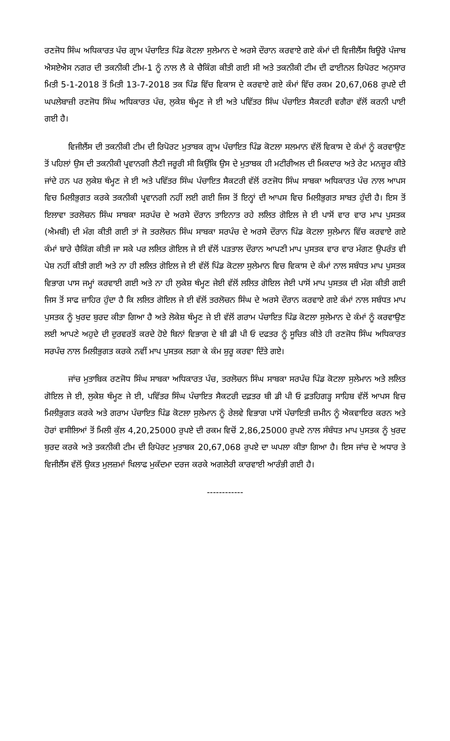ਰਣਜੋਧ ਸਿੰਘ ਅਧਿਕਾਰਤ ਪੰਚ ਗ੍ਰਾਮ ਪੰਚਾਇਤ ਪਿੰਡ ਕੋਟਲਾ ਸੁਲੇਮਾਨ ਦੇ ਅਰਸੇ ਦੌਰਾਨ ਕਰਵਾਏ ਗਏ ਕੰਮਾਂ ਦੀ ਵਿਜੀਲੈਂਸ ਬਿਊਰੋ ਪੰਜਾਬ ਐਸਏਐਸ ਨਗਰ ਦੀ ਤਕਨੀਕੀ ਟੀਮ-1 ਨੂੰ ਨਾਲ ਲੈ ਕੇ ਚੈਕਿੰਗ ਕੀਤੀ ਗਈ ਸੀ ਅਤੇ ਤਕਨੀਕੀ ਟੀਮ ਦੀ ਫਾਈਨਲ ਰਿਪੋਰਟ ਅਨੁਸਾਰ ਮਿਤੀ 5-1-2018 ਤੋਂ ਮਿਤੀ 13-7-2018 ਤਕ ਪਿੰਡ ਵਿੱਚ ਵਿਕਾਸ ਦੇ ਕਰਵਾਏ ਗਏ ਕੰਮਾਂ ਵਿੱਚ ਰਕਮ 20,67,068 ਰੁਪਏ ਦੀ ਘਪਲੇਬਾਜ਼ੀ ਰਣਜੋਧ ਸਿੰਘ ਅਧਿਕਾਰਤ ਪੰਚ, ਲੁਕੇਸ਼ ਥੰਮ੍ਹਣ ਜੇ ਈ ਅਤੇ ਪਵਿੱਤਰ ਸਿੰਘ ਪੰਚਾਇਤ ਸੈਕਟਰੀ ਵਗੈਰਾ ਵੱਲੋਂ ਕਰਨੀ ਪਾਈ ਗਈ ਹੈ।
ਵਿਜੀਲੈਂਸ ਦੀ ਤਕਨੀਕੀ ਟੀਮ ਦੀ ਰਿਪੋਰਟ ਮੁਤਾਬਕ ਗ੍ਰਾਮ ਪੰਚਾਇਤ ਪਿੰਡ ਕੋਟਲਾ ਸਲਮਾਨ ਵੱਲੋਂ ਵਿਕਾਸ ਦੇ ਕੰਮਾਂ ਨੂੰ ਕਰਵਾਉਣ ਤੋਂ ਪਹਿਲਾਂ ਉਸ ਦੀ ਤਕਨੀਕੀ ਪ੍ਰਵਾਨਗੀ ਲੈਣੀ ਜਰੂਰੀ ਸੀ ਕਿਉਂਕਿ ਉਸ ਦੇ ਮੁਤਾਬਕ ਹੀ ਮਟੀਰੀਅਲ ਦੀ ਮਿਕਦਾਰ ਅਤੇ ਰੇਟ ਮਨਜ਼ੂਰ ਕੀਤੇ ਜਾਂਦੇ ਹਨ ਪਰ ਲੁਕੇਸ਼ ਥੰਮ੍ਹਣ ਜੇ ਈ ਅਤੇ ਪਵਿੱਤਰ ਸਿੰਘ ਪੰਚਾਇਤ ਸੈਕਟਰੀ ਵੱਲੋਂ ਰਣਜੋਧ ਸਿੰਘ ਸਾਬਕਾ ਅਧਿਕਾਰਤ ਪੰਚ ਨਾਲ ਆਪਸ ਵਿਚ ਮਿਲੀਭੁਗਤ ਕਰਕੇ ਤਕਨੀਕੀ ਪ੍ਰਵਾਨਗੀ ਨਹੀਂ ਲਈ ਗਈ ਜਿਸ ਤੋਂ ਇਨ੍ਹਾਂ ਦੀ ਆਪਸ ਵਿਚ ਮਿਲੀਭੁਗਤ ਸਾਬਤ ਹੁੰਦੀ ਹੈ। ਇਸ ਤੋਂ ਇਲਾਵਾ ਤਰਲੋਚਨ ਸਿੰਘ ਸਾਬਕਾ ਸਰਪੰਚ ਦੇ ਅਰਸੇ ਦੌਰਾਨ ਤਾਇਨਾਤ ਰਹੇ ਲਲਿਤ ਗੋਇਲ ਜੇ ਈ ਪਾਸੋਂ ਵਾਰ ਵਾਰ ਮਾਪ ਪੁਸਤਕ (ਐਮਬੀ) ਦੀ ਮੰਗ ਕੀਤੀ ਗਈ ਤਾਂ ਜੋ ਤਰਲੋਚਨ ਸਿੰਘ ਸਾਬਕਾ ਸਰਪੰਚ ਦੇ ਅਰਸੇ ਦੌਰਾਨ ਪਿੰਡ ਕੋਟਲਾ ਸੁਲੇਮਾਨ ਵਿੱਚ ਕਰਵਾਏ ਗਏ ਕੰਮਾਂ ਬਾਰੇ ਚੈਕਿੰਗ ਕੀਤੀ ਜਾ ਸਕੇ ਪਰ ਲਲਿਤ ਗੋਇਲ ਜੇ ਈ ਵੱਲੋਂ ਪੜਤਾਲ ਦੌਰਾਨ ਆਪਣੀ ਮਾਪ ਪੁਸਤਕ ਵਾਰ ਵਾਰ ਮੰਗਣ ਉਪਰੰਤ ਵੀ ਪੇਸ਼ ਨਹੀਂ ਕੀਤੀ ਗਈ ਅਤੇ ਨਾ ਹੀ ਲਲਿਤ ਗੋਇਲ ਜੇ ਈ ਵੱਲੋਂ ਪਿੰਡ ਕੋਟਲਾ ਸੁਲੇਮਾਨ ਵਿਚ ਵਿਕਾਸ ਦੇ ਕੰਮਾਂ ਨਾਲ ਸਬੰਧਤ ਮਾਪ ਪੁਸਤਕ ਵਿਭਾਗ ਪਾਸ ਜਮ੍ਹਾਂ ਕਰਵਾਈ ਗਈ ਅਤੇ ਨਾ ਹੀ ਲੁਕੇਸ਼ ਥੰਮ੍ਹਣ ਜੇਈ ਵੱਲੋਂ ਲਲਿਤ ਗੋਇਲ ਜੇਈ ਪਾਸੋਂ ਮਾਪ ਪੁਸਤਕ ਦੀ ਮੰਗ ਕੀਤੀ ਗਈ ਜਿਸ ਤੋਂ ਸਾਫ ਜ਼ਾਹਿਰ ਹੁੰਦਾ ਹੈ ਕਿ ਲਲਿਤ ਗੋਇਲ ਜੇ ਈ ਵੱਲੋਂ ਤਰਲੋਚਨ ਸਿੰਘ ਦੇ ਅਰਸੇ ਦੌਰਾਨ ਕਰਵਾਏ ਗਏ ਕੰਮਾਂ ਨਾਲ ਸਬੰਧਤ ਮਾਪ ਪੁਸਤਕ ਨੂੰ ਖੁਰਦ ਬੁਰਦ ਕੀਤਾ ਗਿਆ ਹੈ ਅਤੇ ਲੋਕੇਸ਼ ਥੰਮ੍ਹਣ ਜੇ ਈ ਵੱਲੋਂ ਗਰਾਮ ਪੰਚਾਇਤ ਪਿੰਡ ਕੋਟਲਾ ਸੁਲੇਮਾਨ ਦੇ ਕੰਮਾਂ ਨੂੰ ਕਰਵਾਉਣ ਲਈ ਆਪਣੇ ਅਹੁਦੇ ਦੀ ਦੁਰਵਰਤੋਂ ਕਰਦੇ ਹੋਏ ਬਿਨਾਂ ਵਿਭਾਗ ਦੇ ਬੀ ਡੀ ਪੀ ਓ ਦਫਤਰ ਨੂੰ ਸੂਚਿਤ ਕੀਤੇ ਹੀ ਰਣਜੋਧ ਸਿੰਘ ਅਧਿਕਾਰਤ ਸਰਪੰਚ ਨਾਲ ਮਿਲੀਭੁਗਤ ਕਰਕੇ ਨਵੀਂ ਮਾਪ ਪੁਸਤਕ ਲਗਾ ਕੇ ਕੰਮ ਸ਼ੁਰੂ ਕਰਵਾ ਦਿੱਤੇ ਗਏ।
ਜਾਂਚ ਮੁਤਾਬਿਕ ਰਣਜੋਧ ਸਿੰਘ ਸਾਬਕਾ ਅਧਿਕਾਰਤ ਪੰਚ, ਤਰਲੋਚਨ ਸਿੰਘ ਸਾਬਕਾ ਸਰਪੰਚ ਪਿੰਡ ਕੋਟਲਾ ਸੁਲੇਮਾਨ ਅਤੇ ਲਲਿਤ ਗੋਇਲ ਜੇ ਈ, ਲੁਕੇਸ਼ ਥੰਮ੍ਹਣ ਜੇ ਈ, ਪਵਿੱਤਰ ਸਿੰਘ ਪੰਚਾਇਤ ਸੈਕਟਰੀ ਦਫ਼ਤਰ ਬੀ ਡੀ ਪੀ ਓ ਫ਼ਤਹਿਗੜ੍ਹ ਸਾਹਿਬ ਵੱਲੋਂ ਆਪਸ ਵਿਚ ਮਿਲੀਭੁਗਤ ਕਰਕੇ ਅਤੇ ਗਰਾਮ ਪੰਚਾਇਤ ਪਿੰਡ ਕੋਟਲਾ ਸੁਲੇਮਾਨ ਨੂੰ ਰੇਲਵੇ ਵਿਭਾਗ ਪਾਸੋਂ ਪੰਚਾਇਤੀ ਜ਼ਮੀਨ ਨੂੰ ਐਕਵਾਇਰ ਕਰਨ ਅਤੇ ਹੋਰਾਂ ਵਸੀਲਿਆਂ ਤੋਂ ਮਿਲੀ ਕੁੱਲ 4,20,25000 ਰੁਪਏ ਦੀ ਰਕਮ ਵਿਚੋਂ 2,86,25000 ਰੁਪਏ ਨਾਲ ਸੰਬੰਧਤ ਮਾਪ ਪੁਸਤਕ ਨੂੰ ਖੁਰਦ ਬੁਰਦ ਕਰਕੇ ਅਤੇ ਤਕਨੀਕੀ ਟੀਮ ਦੀ ਰਿਪੋਰਟ ਮੁਤਾਬਕ 20,67,068 ਰੁਪਏ ਦਾ ਘਪਲਾ ਕੀਤਾ ਗਿਆ ਹੈ। ਇਸ ਜਾਂਚ ਦੇ ਅਧਾਰ ਤੇ ਵਿਜੀਲੈਂਸ ਵੱਲੋਂ ਉਕਤ ਮੁਲਜ਼ਮਾਂ ਖਿਲਾਫ ਮੁਕੱਦਮਾ ਦਰਜ ਕਰਕੇ ਅਗਲੇਰੀ ਕਾਰਵਾਈ ਆਰੰਭੀ ਗਈ ਹੈ।
------------